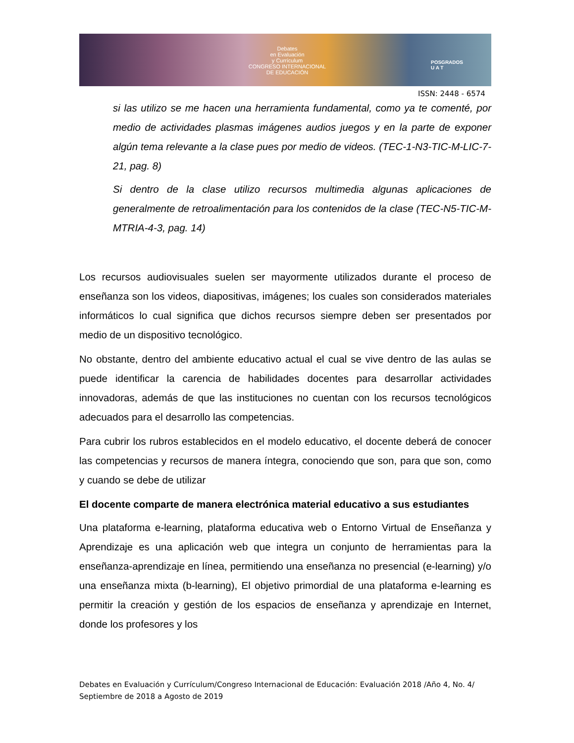Debates
en Evaluación
y Currículum
CONGRESO INTERNACIONAL
DE EDUCACIÓN
POSGRADOS
U A T
ISSN: 2448 - 6574
si las utilizo se me hacen una herramienta fundamental, como ya te comenté, por medio de actividades plasmas imágenes audios juegos y en la parte de exponer algún tema relevante a la clase pues por medio de videos. (TEC-1-N3-TIC-M-LIC-7-21, pag. 8)
Si dentro de la clase utilizo recursos multimedia algunas aplicaciones de generalmente de retroalimentación para los contenidos de la clase (TEC-N5-TIC-M-MTRIA-4-3, pag. 14)
Los recursos audiovisuales suelen ser mayormente utilizados durante el proceso de enseñanza son los videos, diapositivas, imágenes; los cuales son considerados materiales informáticos lo cual significa que dichos recursos siempre deben ser presentados por medio de un dispositivo tecnológico.
No obstante, dentro del ambiente educativo actual el cual se vive dentro de las aulas se puede identificar la carencia de habilidades docentes para desarrollar actividades innovadoras, además de que las instituciones no cuentan con los recursos tecnológicos adecuados para el desarrollo las competencias.
Para cubrir los rubros establecidos en el modelo educativo, el docente deberá de conocer las competencias y recursos de manera íntegra, conociendo que son, para que son, como y cuando se debe de utilizar
El docente comparte de manera electrónica material educativo a sus estudiantes
Una plataforma e-learning, plataforma educativa web o Entorno Virtual de Enseñanza y Aprendizaje es una aplicación web que integra un conjunto de herramientas para la enseñanza-aprendizaje en línea, permitiendo una enseñanza no presencial (e-learning) y/o una enseñanza mixta (b-learning), El objetivo primordial de una plataforma e-learning es permitir la creación y gestión de los espacios de enseñanza y aprendizaje en Internet, donde los profesores y los
Debates en Evaluación y Currículum/Congreso Internacional de Educación: Evaluación 2018 /Año 4, No. 4/ Septiembre de 2018 a Agosto de 2019